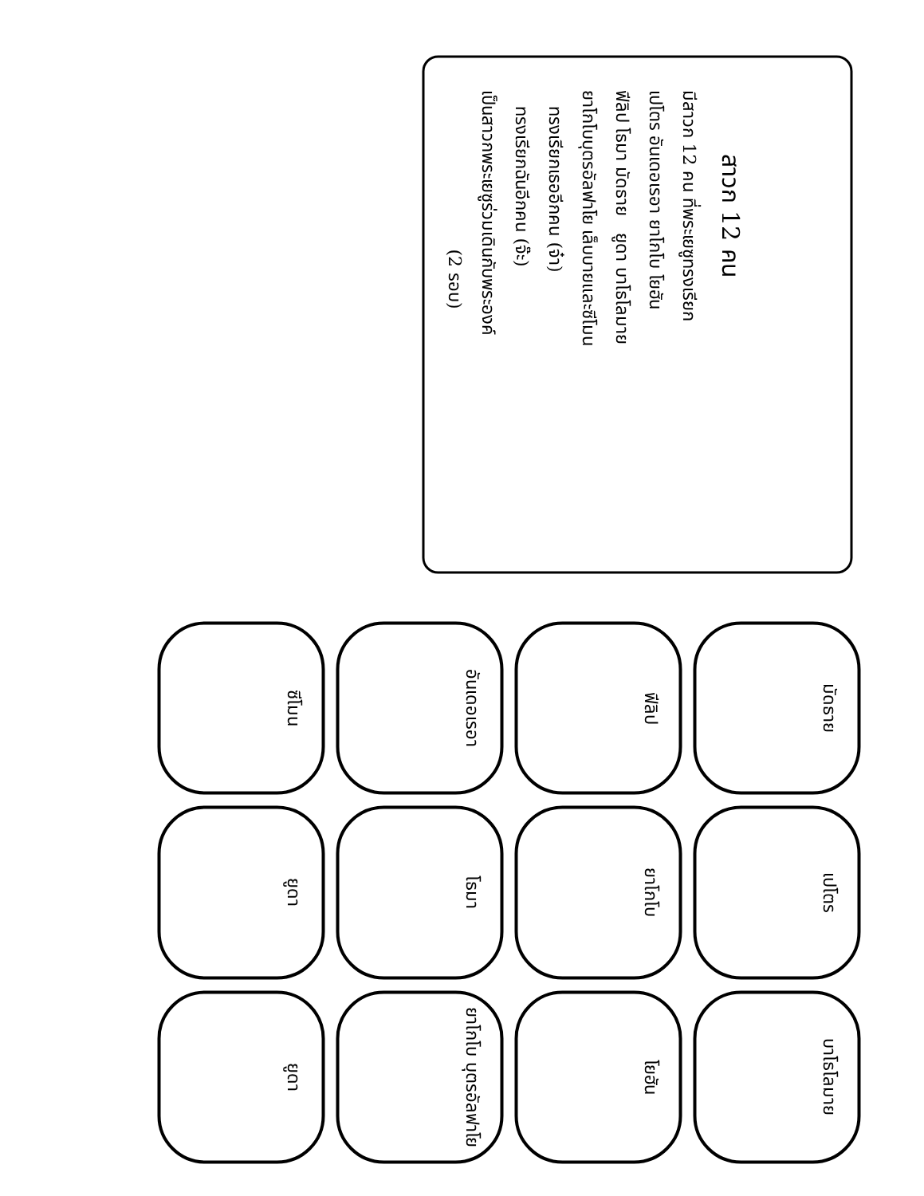สาวก 12 คน
มีสาวก 12 คน ที่พระเยซูทรงเรียก
เปโตร อันเดอเรอา ยาโกโบ โยฮัน
ฟีลิป โธมา มัดธาย ยูดา บาโธโลมาย
ยาโกโบบุตรอัลฟาโย เล็บบายและซีโมน
ทรงเรียกเธออีกคน (จ๋า)
ทรงเรียกฉันอีกคน (จ๊ะ)
เป็นสาวกพระเยซูร่วมเดินกับพระองค์
(2 รอบ)
มัดธาย
เปโตร
บาโธโลมาย
ฟีลิป
ยาโกโบ
โยฮัน
อันเดอเรอา
โธมา
ยาโกโบ บุตรอัลฟาโย
ซีโมน
ยูดา
ยูดา